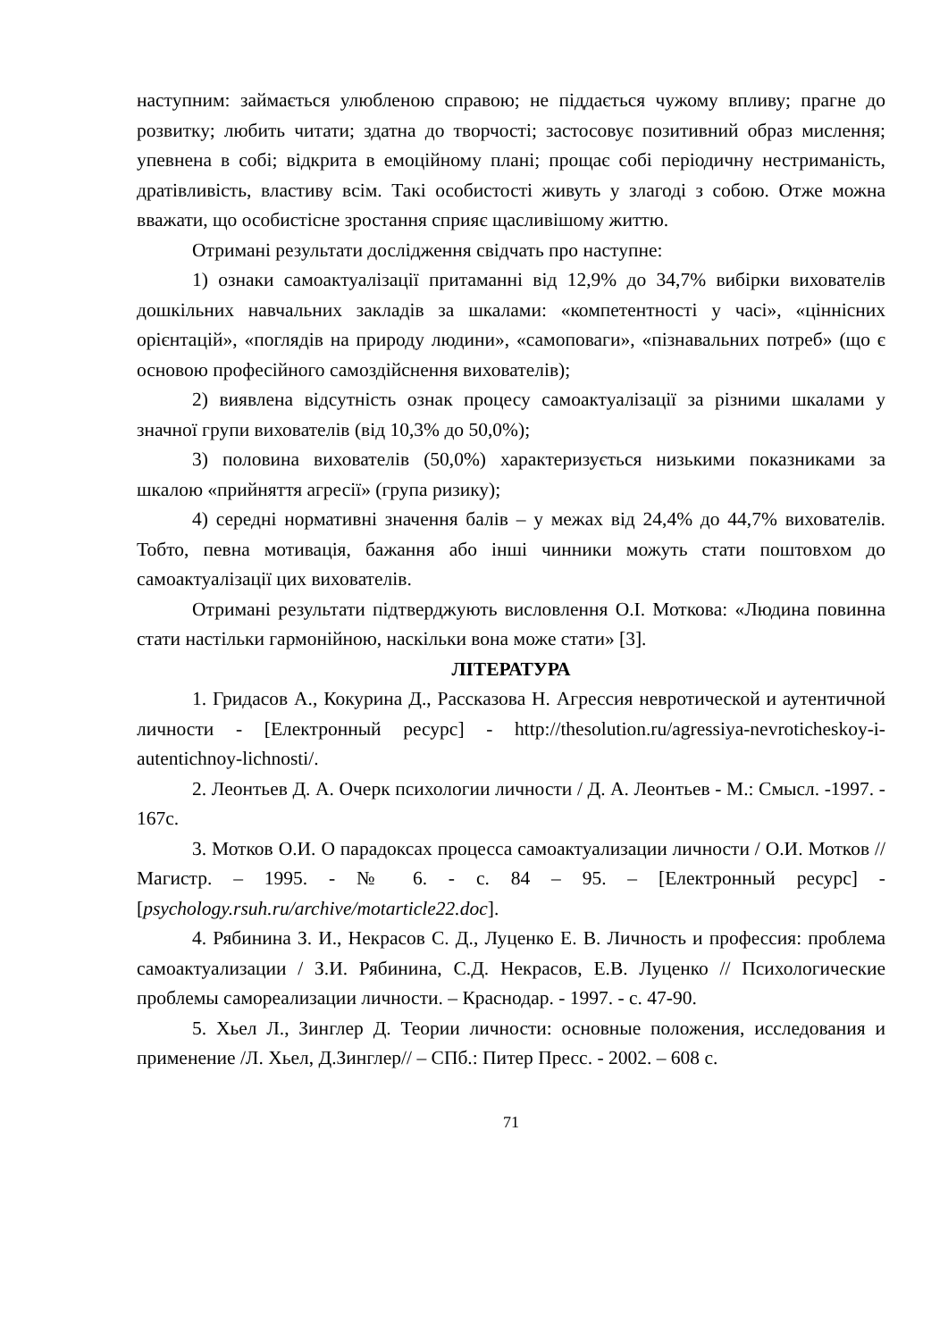наступним: займається улюбленою справою; не піддається чужому впливу; прагне до розвитку; любить читати; здатна до творчості; застосовує позитивний образ мислення; упевнена в собі; відкрита в емоційному плані; прощає собі періодичну нестриманість, дратівливість, властиву всім. Такі особистості живуть у злагоді з собою. Отже можна вважати, що особистісне зростання сприяє щасливішому життю.
Отримані результати дослідження свідчать про наступне:
1) ознаки самоактуалізації притаманні від 12,9% до 34,7% вибірки вихователів дошкільних навчальних закладів за шкалами: «компетентності у часі», «ціннісних орієнтацій», «поглядів на природу людини», «самоповаги», «пізнавальних потреб» (що є основою професійного самоздійснення вихователів);
2) виявлена відсутність ознак процесу самоактуалізації за різними шкалами у значної групи вихователів (від 10,3% до 50,0%);
3) половина вихователів (50,0%) характеризується низькими показниками за шкалою «прийняття агресії» (група ризику);
4) середні нормативні значення балів – у межах від 24,4% до 44,7% вихователів. Тобто, певна мотивація, бажання або інші чинники можуть стати поштовхом до самоактуалізації цих вихователів.
Отримані результати підтверджують висловлення О.І. Моткова: «Людина повинна стати настільки гармонійною, наскільки вона може стати» [3].
ЛІТЕРАТУРА
1. Гридасов А., Кокурина Д., Рассказова Н. Агрессия невротической и аутентичной личности - [Електронный ресурс] - http://thesolution.ru/agressiya-nevroticheskoy-i-autentichnoy-lichnosti/.
2. Леонтьев Д. А. Очерк психологии личности / Д. А. Леонтьев - М.: Смысл. -1997. - 167с.
3. Мотков О.И. О парадоксах процесса самоактуализации личности / О.И. Мотков //Магистр. – 1995. - № 6. - с. 84 – 95. – [Електронный ресурс] - [psychology.rsuh.ru/archive/motarticle22.doc].
4. Рябинина З. И., Некрасов С. Д., Луценко Е. В. Личность и профессия: проблема самоактуализации / З.И. Рябинина, С.Д. Некрасов, Е.В. Луценко // Психологические проблемы самореализации личности. – Краснодар. - 1997. - с. 47-90.
5. Хьел Л., Зинглер Д. Теории личности: основные положения, исследования и применение /Л. Хьел, Д.Зинглер// – СПб.: Питер Пресс. - 2002. – 608 с.
71